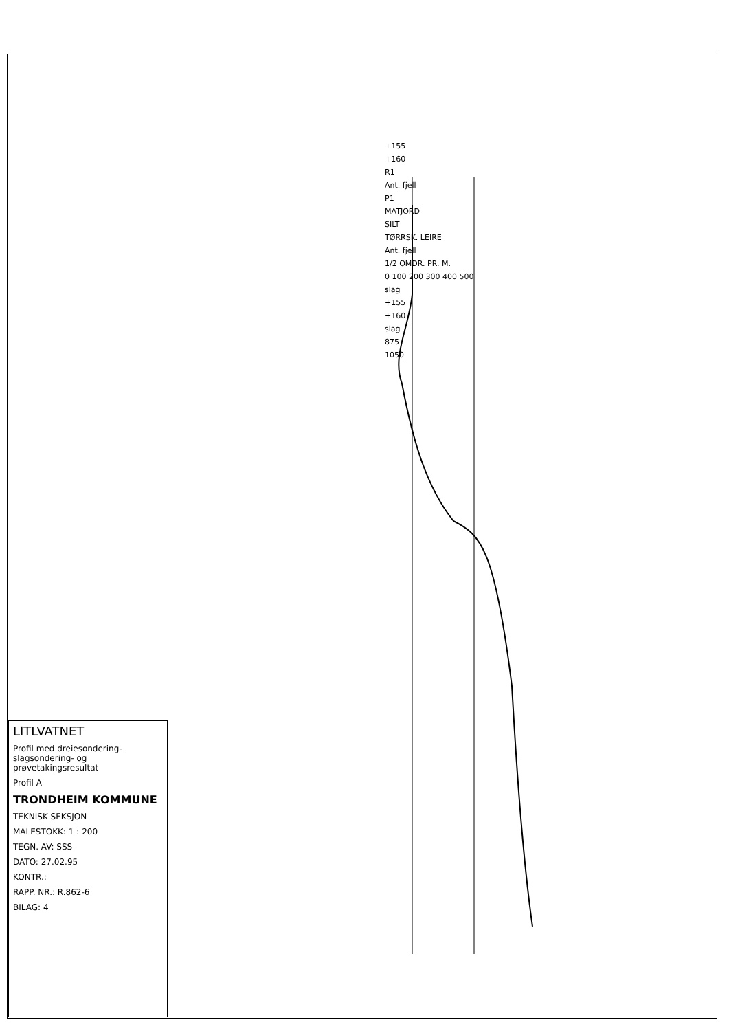+155
+160
R1
Ant. fjell
P1
MATJORD
SILT
TØRRSK. LEIRE
Ant. fjell
1/2 OMDR. PR. M.
0 100 200 300 400 500
slag
+155
+160
slag
875
1050
LITLVATNET
Profil med dreiesondering-
slagsondering- og prøvetakingsresultat
Profil A
TRONDHEIM KOMMUNE
TEKNISK SEKSJON
MALESTOKK: 1 : 200
TEGN. AV: SSS
DATO: 27.02.95
KONTR.:
RAPP. NR.: R.862-6
BILAG: 4